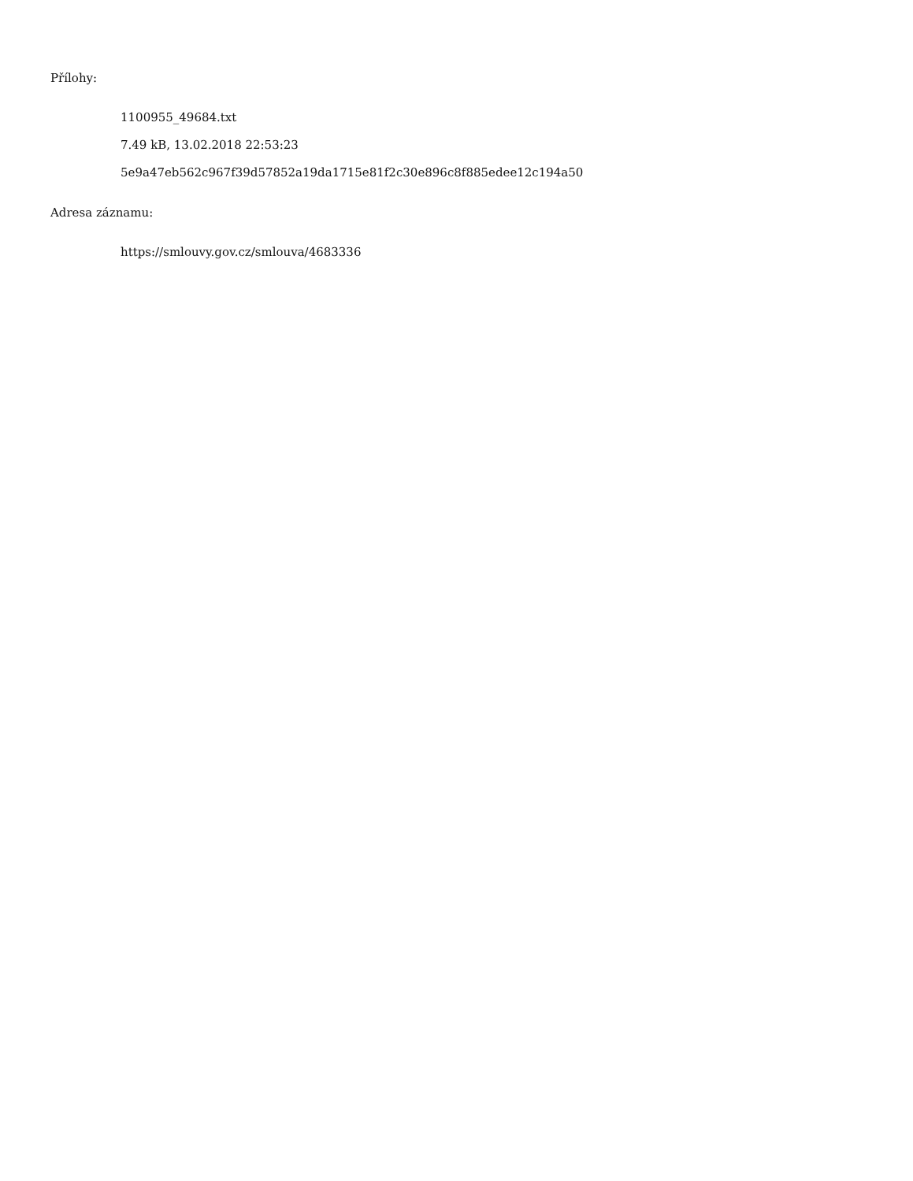Přílohy:
1100955_49684.txt
7.49 kB, 13.02.2018 22:53:23
5e9a47eb562c967f39d57852a19da1715e81f2c30e896c8f885edee12c194a50
Adresa záznamu:
https://smlouvy.gov.cz/smlouva/4683336